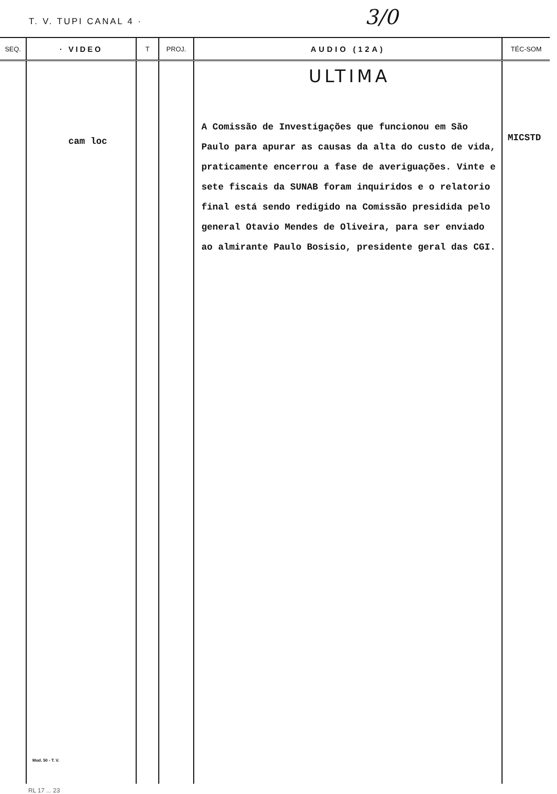T. V. TUPI CANAL 4 · 3/0
| SEQ. | · VIDEO | T | PROJ. | AUDIO (12A) | TÉC-SOM |
| --- | --- | --- | --- | --- | --- |
| | cam loc Mod. 50 - T. V. | | | ULTIMA A Comissão de Investigações que funcionou em São Paulo para apurar as causas da alta do custo de vida, praticamente encerrou a fase de averiguações. Vinte e sete fiscais da SUNAB foram inquiridos e o relatorio final está sendo redigido na Comissão presidida pelo general Otavio Mendes de Oliveira, para ser enviado ao almirante Paulo Bosisio, presidente geral das CGI. | MICSTD |
RL 17 ... 23